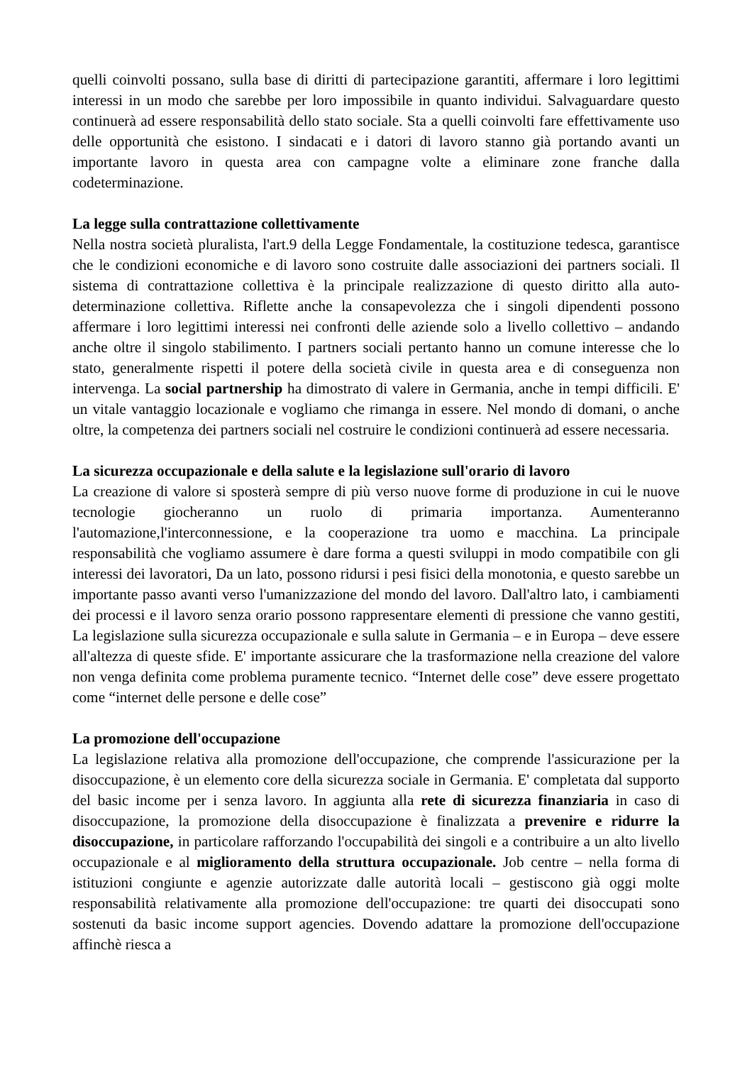quelli coinvolti possano, sulla base di diritti di partecipazione garantiti, affermare i loro legittimi interessi in un modo che sarebbe per loro impossibile in quanto individui. Salvaguardare questo continuerà ad essere responsabilità dello stato sociale. Sta a quelli coinvolti fare effettivamente uso delle opportunità che esistono. I sindacati e i datori di lavoro stanno già portando avanti un importante lavoro in questa area con campagne volte a eliminare zone franche dalla codeterminazione.
La legge sulla contrattazione collettivamente
Nella nostra società pluralista, l'art.9 della Legge Fondamentale, la costituzione tedesca, garantisce che le condizioni economiche e di lavoro sono costruite dalle associazioni dei partners sociali. Il sistema di contrattazione collettiva è la principale realizzazione di questo diritto alla auto-determinazione collettiva. Riflette anche la consapevolezza che i singoli dipendenti possono affermare i loro legittimi interessi nei confronti delle aziende solo a livello collettivo – andando anche oltre il singolo stabilimento. I partners sociali pertanto hanno un comune interesse che lo stato, generalmente rispetti il potere della società civile in questa area e di conseguenza non intervenga. La social partnership ha dimostrato di valere in Germania, anche in tempi difficili. E' un vitale vantaggio locazionale e vogliamo che rimanga in essere. Nel mondo di domani, o anche oltre, la competenza dei partners sociali nel costruire le condizioni continuerà ad essere necessaria.
La sicurezza occupazionale e della salute e la legislazione sull'orario di lavoro
La creazione di valore si sposterà sempre di più verso nuove forme di produzione in cui le nuove tecnologie giocheranno un ruolo di primaria importanza. Aumenteranno l'automazione,l'interconnessione, e la cooperazione tra uomo e macchina. La principale responsabilità che vogliamo assumere è dare forma a questi sviluppi in modo compatibile con gli interessi dei lavoratori, Da un lato, possono ridursi i pesi fisici della monotonia, e questo sarebbe un importante passo avanti verso l'umanizzazione del mondo del lavoro. Dall'altro lato, i cambiamenti dei processi e il lavoro senza orario possono rappresentare elementi di pressione che vanno gestiti, La legislazione sulla sicurezza occupazionale e sulla salute in Germania – e in Europa – deve essere all'altezza di queste sfide. E' importante assicurare che la trasformazione nella creazione del valore non venga definita come problema puramente tecnico. “Internet delle cose” deve essere progettato come “internet delle persone e delle cose”
La promozione dell'occupazione
La legislazione relativa alla promozione dell'occupazione, che comprende l'assicurazione per la disoccupazione, è un elemento core della sicurezza sociale in Germania. E' completata dal supporto del basic income per i senza lavoro. In aggiunta alla rete di sicurezza finanziaria in caso di disoccupazione, la promozione della disoccupazione è finalizzata a prevenire e ridurre la disoccupazione, in particolare rafforzando l'occupabilità dei singoli e a contribuire a un alto livello occupazionale e al miglioramento della struttura occupazionale. Job centre – nella forma di istituzioni congiunte e agenzie autorizzate dalle autorità locali – gestiscono già oggi molte responsabilità relativamente alla promozione dell'occupazione: tre quarti dei disoccupati sono sostenuti da basic income support agencies. Dovendo adattare la promozione dell'occupazione affinchè riesca a